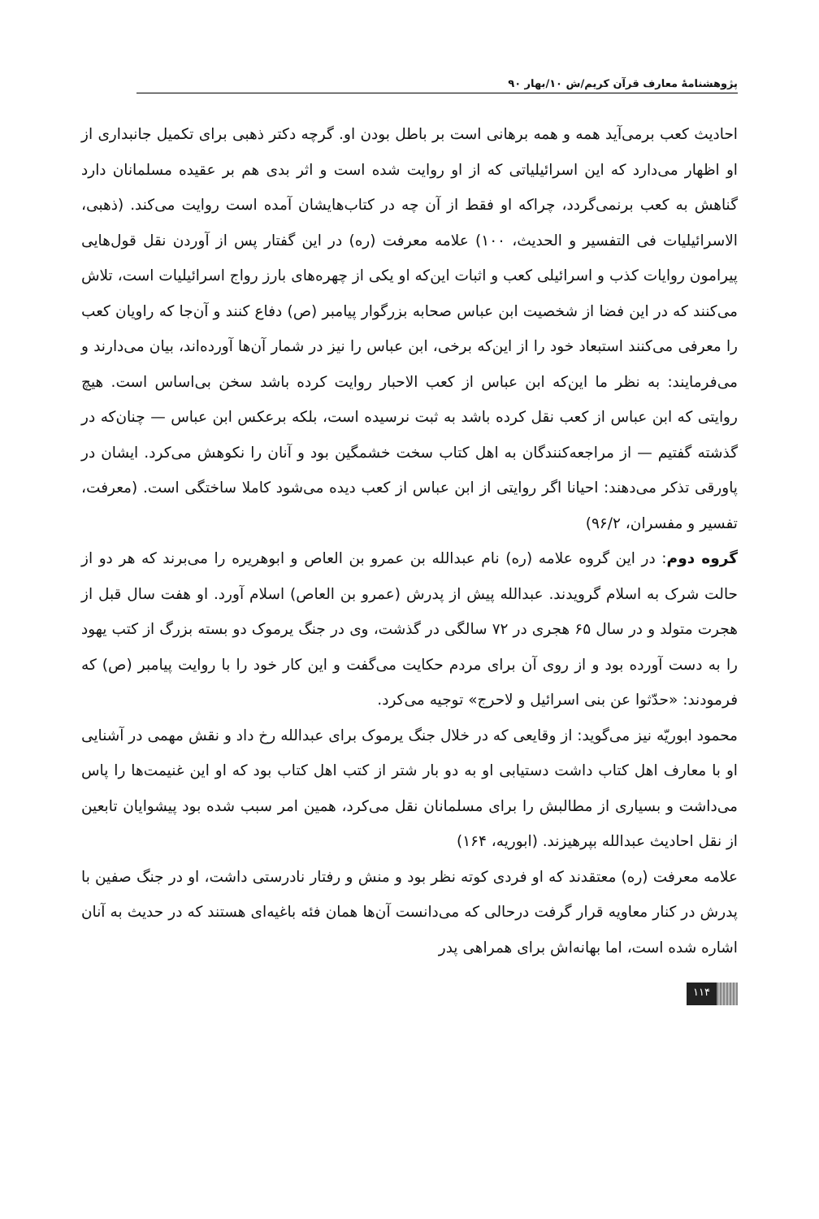پژوهشنامهٔ معارف قرآن کریم/ش ۱۰/بهار ۹۰
احادیث کعب برمی‌آید همه و همه برهانی است بر باطل بودن او. گرچه دکتر ذهبی برای تکمیل جانبداری از او اظهار می‌دارد که این اسرائیلیاتی که از او روایت شده است و اثر بدی هم بر عقیده مسلمانان دارد گناهش به کعب برنمی‌گردد، چراکه او فقط از آن چه در کتاب‌هایشان آمده است روایت می‌کند. (ذهبی، الاسرائیلیات فی التفسیر و الحدیث، ۱۰۰) علامه معرفت (ره) در این گفتار پس از آوردن نقل قول‌هایی پیرامون روایات کذب و اسرائیلی کعب و اثبات این‌که او یکی از چهره‌های بارز رواج اسرائیلیات است، تلاش می‌کنند که در این فضا از شخصیت ابن عباس صحابه بزرگوار پیامبر (ص) دفاع کنند و آن‌جا که راویان کعب را معرفی می‌کنند استبعاد خود را از این‌که برخی، ابن عباس را نیز در شمار آن‌ها آورده‌اند، بیان می‌دارند و می‌فرمایند: به نظر ما این‌که ابن عباس از کعب الاحبار روایت کرده باشد سخن بی‌اساس است. هیچ روایتی که ابن عباس از کعب نقل کرده باشد به ثبت نرسیده است، بلکه برعکس ابن عباس — چنان‌که در گذشته گفتیم — از مراجعه‌کنندگان به اهل کتاب سخت خشمگین بود و آنان را نکوهش می‌کرد. ایشان در پاورقی تذکر می‌دهند: احیانا اگر روایتی از ابن عباس از کعب دیده می‌شود کاملا ساختگی است. (معرفت، تفسیر و مفسران، ۹۶/۲)
گروه دوم: در این گروه علامه (ره) نام عبدالله بن عمرو بن العاص و ابوهریره را می‌برند که هر دو از حالت شرک به اسلام گرویدند. عبدالله پیش از پدرش (عمرو بن العاص) اسلام آورد. او هفت سال قبل از هجرت متولد و در سال ۶۵ هجری در ۷۲ سالگی در گذشت، وی در جنگ یرموک دو بسته بزرگ از کتب یهود را به دست آورده بود و از روی آن برای مردم حکایت می‌گفت و این کار خود را با روایت پیامبر (ص) که فرمودند: «حدّثوا عن بنی اسرائیل و لاحرج» توجیه می‌کرد.
محمود ابوریّه نیز می‌گوید: از وقایعی که در خلال جنگ یرموک برای عبدالله رخ داد و نقش مهمی در آشنایی او با معارف اهل کتاب داشت دستیابی او به دو بار شتر از کتب اهل کتاب بود که او این غنیمت‌ها را پاس می‌داشت و بسیاری از مطالبش را برای مسلمانان نقل می‌کرد، همین امر سبب شده بود پیشوایان تابعین از نقل احادیث عبدالله بپرهیزند. (ابوریه، ۱۶۴)
علامه معرفت (ره) معتقدند که او فردی کوته نظر بود و منش و رفتار نادرستی داشت، او در جنگ صفین با پدرش در کنار معاویه قرار گرفت درحالی که می‌دانست آن‌ها همان فئه باغیه‌ای هستند که در حدیث به آنان اشاره شده است، اما بهانه‌اش برای همراهی پدر
۱۱۴